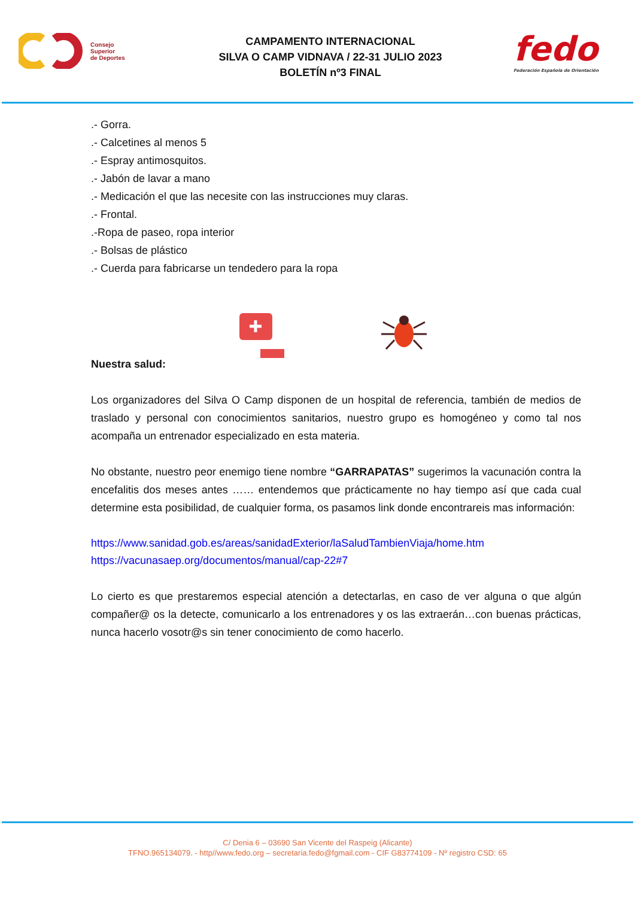Consejo
Superior
de Deportes
CAMPAMENTO INTERNACIONAL
SILVA O CAMP VIDNAVA / 22-31 JULIO 2023
BOLETÍN nº3 FINAL
fedo
Federación Española de Orientación
.- Gorra.
.- Calcetines al menos 5
.- Espray antimosquitos.
.- Jabón de lavar a mano
.- Medicación el que las necesite con las instrucciones muy claras.
.- Frontal.
.-Ropa de paseo, ropa interior
.- Bolsas de plástico
.- Cuerda para fabricarse un tendedero para la ropa
Nuestra salud:
Los organizadores del Silva O Camp disponen de un hospital de referencia, también de medios de traslado y personal con conocimientos sanitarios, nuestro grupo es homogéneo y como tal nos acompaña un entrenador especializado en esta materia.
No obstante, nuestro peor enemigo tiene nombre “GARRAPATAS” sugerimos la vacunación contra la encefalitis dos meses antes …… entendemos que prácticamente no hay tiempo así que cada cual determine esta posibilidad, de cualquier forma, os pasamos link donde encontrareis mas información:
https://www.sanidad.gob.es/areas/sanidadExterior/laSaludTambienViaja/home.htm
https://vacunasaep.org/documentos/manual/cap-22#7
Lo cierto es que prestaremos especial atención a detectarlas, en caso de ver alguna o que algún compañer@ os la detecte, comunicarlo a los entrenadores y os las extraerán…con buenas prácticas, nunca hacerlo vosotr@s sin tener conocimiento de como hacerlo.
C/ Denia 6 – 03690 San Vicente del Raspeig (Alicante)
TFNO.965134079. - http//www.fedo.org – secretaria.fedo@fgmail.com - CIF G83774109 - Nº registro CSD: 65